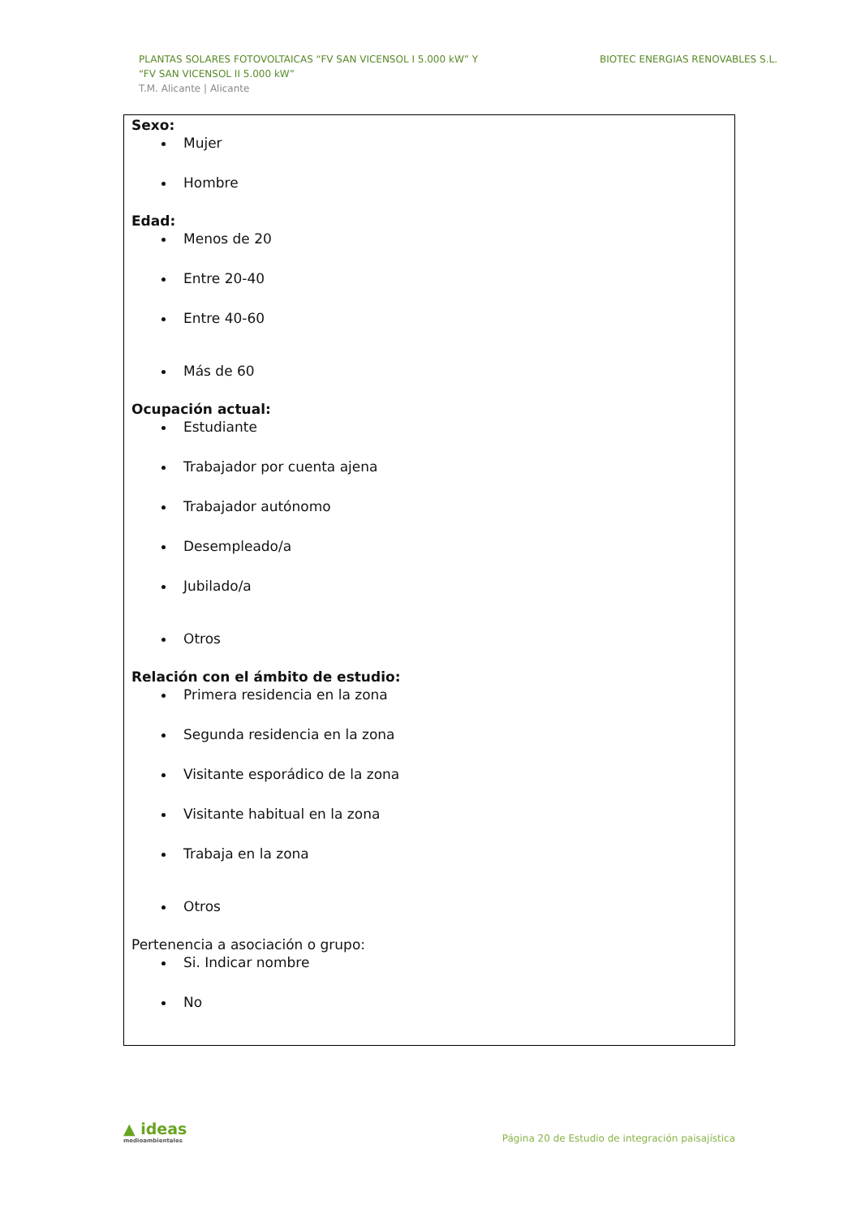PLANTAS SOLARES FOTOVOLTAICAS “FV SAN VICENSOL I 5.000 kW” Y
“FV SAN VICENSOL II 5.000 kW”
T.M. Alicante | Alicante
BIOTEC ENERGIAS RENOVABLES S.L.
Sexo:
Mujer
Hombre
Edad:
Menos de 20
Entre 20-40
Entre 40-60
Más de 60
Ocupación actual:
Estudiante
Trabajador por cuenta ajena
Trabajador autónomo
Desempleado/a
Jubilado/a
Otros
Relación con el ámbito de estudio:
Primera residencia en la zona
Segunda residencia en la zona
Visitante esporádico de la zona
Visitante habitual en la zona
Trabaja en la zona
Otros
Pertenencia a asociación o grupo:
Si. Indicar nombre
No
▲ ideas
medioambientales
Página 20 de Estudio de integración paisajística